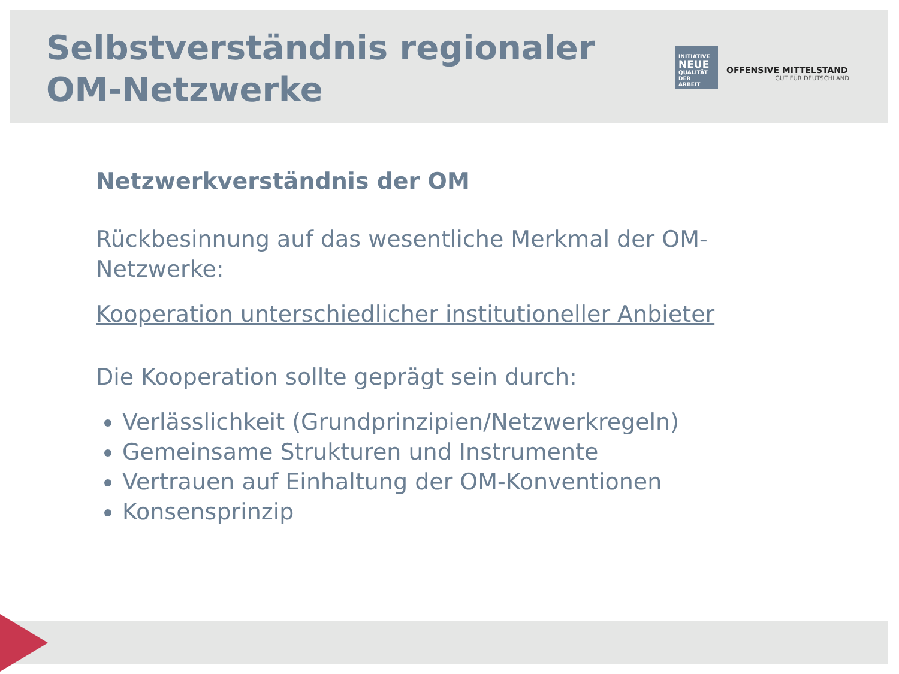Selbstverständnis regionaler
OM-Netzwerke
INITIATIVE
NEUE
QUALITÄT
DER ARBEIT
OFFENSIVE MITTELSTAND
GUT FÜR DEUTSCHLAND
Netzwerkverständnis der OM
Rückbesinnung auf das wesentliche Merkmal der OM-Netzwerke:
Kooperation unterschiedlicher institutioneller Anbieter
Die Kooperation sollte geprägt sein durch:
Verlässlichkeit (Grundprinzipien/Netzwerkregeln)
Gemeinsame Strukturen und Instrumente
Vertrauen auf Einhaltung der OM-Konventionen
Konsensprinzip